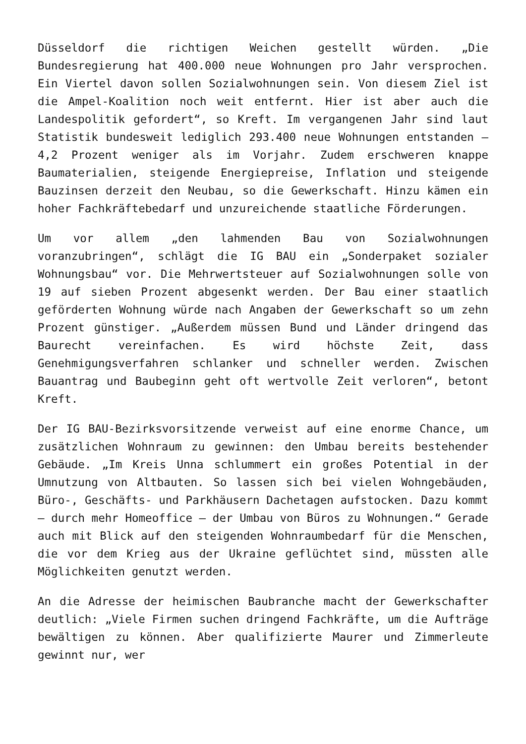Düsseldorf die richtigen Weichen gestellt würden. „Die Bundesregierung hat 400.000 neue Wohnungen pro Jahr versprochen. Ein Viertel davon sollen Sozialwohnungen sein. Von diesem Ziel ist die Ampel-Koalition noch weit entfernt. Hier ist aber auch die Landespolitik gefordert“, so Kreft. Im vergangenen Jahr sind laut Statistik bundesweit lediglich 293.400 neue Wohnungen entstanden – 4,2 Prozent weniger als im Vorjahr. Zudem erschweren knappe Baumaterialien, steigende Energiepreise, Inflation und steigende Bauzinsen derzeit den Neubau, so die Gewerkschaft. Hinzu kämen ein hoher Fachkräftebedarf und unzureichende staatliche Förderungen.
Um vor allem „den lahmenden Bau von Sozialwohnungen voranzubringen“, schlägt die IG BAU ein „Sonderpaket sozialer Wohnungsbau“ vor. Die Mehrwertsteuer auf Sozialwohnungen solle von 19 auf sieben Prozent abgesenkt werden. Der Bau einer staatlich geförderten Wohnung würde nach Angaben der Gewerkschaft so um zehn Prozent günstiger. „Außerdem müssen Bund und Länder dringend das Baurecht vereinfachen. Es wird höchste Zeit, dass Genehmigungsverfahren schlanker und schneller werden. Zwischen Bauantrag und Baubeginn geht oft wertvolle Zeit verloren“, betont Kreft.
Der IG BAU-Bezirksvorsitzende verweist auf eine enorme Chance, um zusätzlichen Wohnraum zu gewinnen: den Umbau bereits bestehender Gebäude. „Im Kreis Unna schlummert ein großes Potential in der Umnutzung von Altbauten. So lassen sich bei vielen Wohngebäuden, Büro-, Geschäfts- und Parkhäusern Dachetagen aufstocken. Dazu kommt – durch mehr Homeoffice – der Umbau von Büros zu Wohnungen.“ Gerade auch mit Blick auf den steigenden Wohnraumbedarf für die Menschen, die vor dem Krieg aus der Ukraine geflüchtet sind, müssten alle Möglichkeiten genutzt werden.
An die Adresse der heimischen Baubranche macht der Gewerkschafter deutlich: „Viele Firmen suchen dringend Fachkräfte, um die Aufträge bewältigen zu können. Aber qualifizierte Maurer und Zimmerleute gewinnt nur, wer